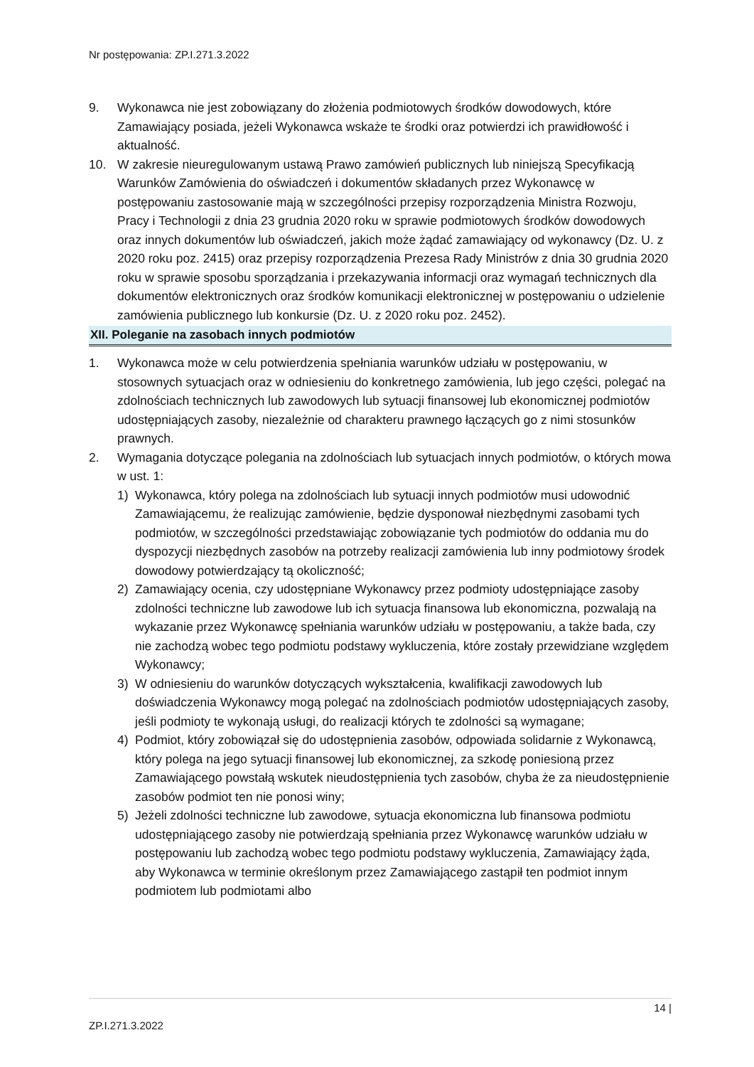Nr postępowania: ZP.I.271.3.2022
9. Wykonawca nie jest zobowiązany do złożenia podmiotowych środków dowodowych, które Zamawiający posiada, jeżeli Wykonawca wskaże te środki oraz potwierdzi ich prawidłowość i aktualność.
10. W zakresie nieuregulowanym ustawą Prawo zamówień publicznych lub niniejszą Specyfikacją Warunków Zamówienia do oświadczeń i dokumentów składanych przez Wykonawcę w postępowaniu zastosowanie mają w szczególności przepisy rozporządzenia Ministra Rozwoju, Pracy i Technologii z dnia 23 grudnia 2020 roku w sprawie podmiotowych środków dowodowych oraz innych dokumentów lub oświadczeń, jakich może żądać zamawiający od wykonawcy (Dz. U. z 2020 roku poz. 2415) oraz przepisy rozporządzenia Prezesa Rady Ministrów z dnia 30 grudnia 2020 roku w sprawie sposobu sporządzania i przekazywania informacji oraz wymagań technicznych dla dokumentów elektronicznych oraz środków komunikacji elektronicznej w postępowaniu o udzielenie zamówienia publicznego lub konkursie (Dz. U. z 2020 roku poz. 2452).
XII. Poleganie na zasobach innych podmiotów
1. Wykonawca może w celu potwierdzenia spełniania warunków udziału w postępowaniu, w stosownych sytuacjach oraz w odniesieniu do konkretnego zamówienia, lub jego części, polegać na zdolnościach technicznych lub zawodowych lub sytuacji finansowej lub ekonomicznej podmiotów udostępniających zasoby, niezależnie od charakteru prawnego łączących go z nimi stosunków prawnych.
2. Wymagania dotyczące polegania na zdolnościach lub sytuacjach innych podmiotów, o których mowa w ust. 1:
1) Wykonawca, który polega na zdolnościach lub sytuacji innych podmiotów musi udowodnić Zamawiającemu, że realizując zamówienie, będzie dysponował niezbędnymi zasobami tych podmiotów, w szczególności przedstawiając zobowiązanie tych podmiotów do oddania mu do dyspozycji niezbędnych zasobów na potrzeby realizacji zamówienia lub inny podmiotowy środek dowodowy potwierdzający tą okoliczność;
2) Zamawiający ocenia, czy udostępniane Wykonawcy przez podmioty udostępniające zasoby zdolności techniczne lub zawodowe lub ich sytuacja finansowa lub ekonomiczna, pozwalają na wykazanie przez Wykonawcę spełniania warunków udziału w postępowaniu, a także bada, czy nie zachodzą wobec tego podmiotu podstawy wykluczenia, które zostały przewidziane względem Wykonawcy;
3) W odniesieniu do warunków dotyczących wykształcenia, kwalifikacji zawodowych lub doświadczenia Wykonawcy mogą polegać na zdolnościach podmiotów udostępniających zasoby, jeśli podmioty te wykonają usługi, do realizacji których te zdolności są wymagane;
4) Podmiot, który zobowiązał się do udostępnienia zasobów, odpowiada solidarnie z Wykonawcą, który polega na jego sytuacji finansowej lub ekonomicznej, za szkodę poniesioną przez Zamawiającego powstałą wskutek nieudostępnienia tych zasobów, chyba że za nieudostępnienie zasobów podmiot ten nie ponosi winy;
5) Jeżeli zdolności techniczne lub zawodowe, sytuacja ekonomiczna lub finansowa podmiotu udostępniającego zasoby nie potwierdzają spełniania przez Wykonawcę warunków udziału w postępowaniu lub zachodzą wobec tego podmiotu podstawy wykluczenia, Zamawiający żąda, aby Wykonawca w terminie określonym przez Zamawiającego zastąpił ten podmiot innym podmiotem lub podmiotami albo
14 |
ZP.I.271.3.2022